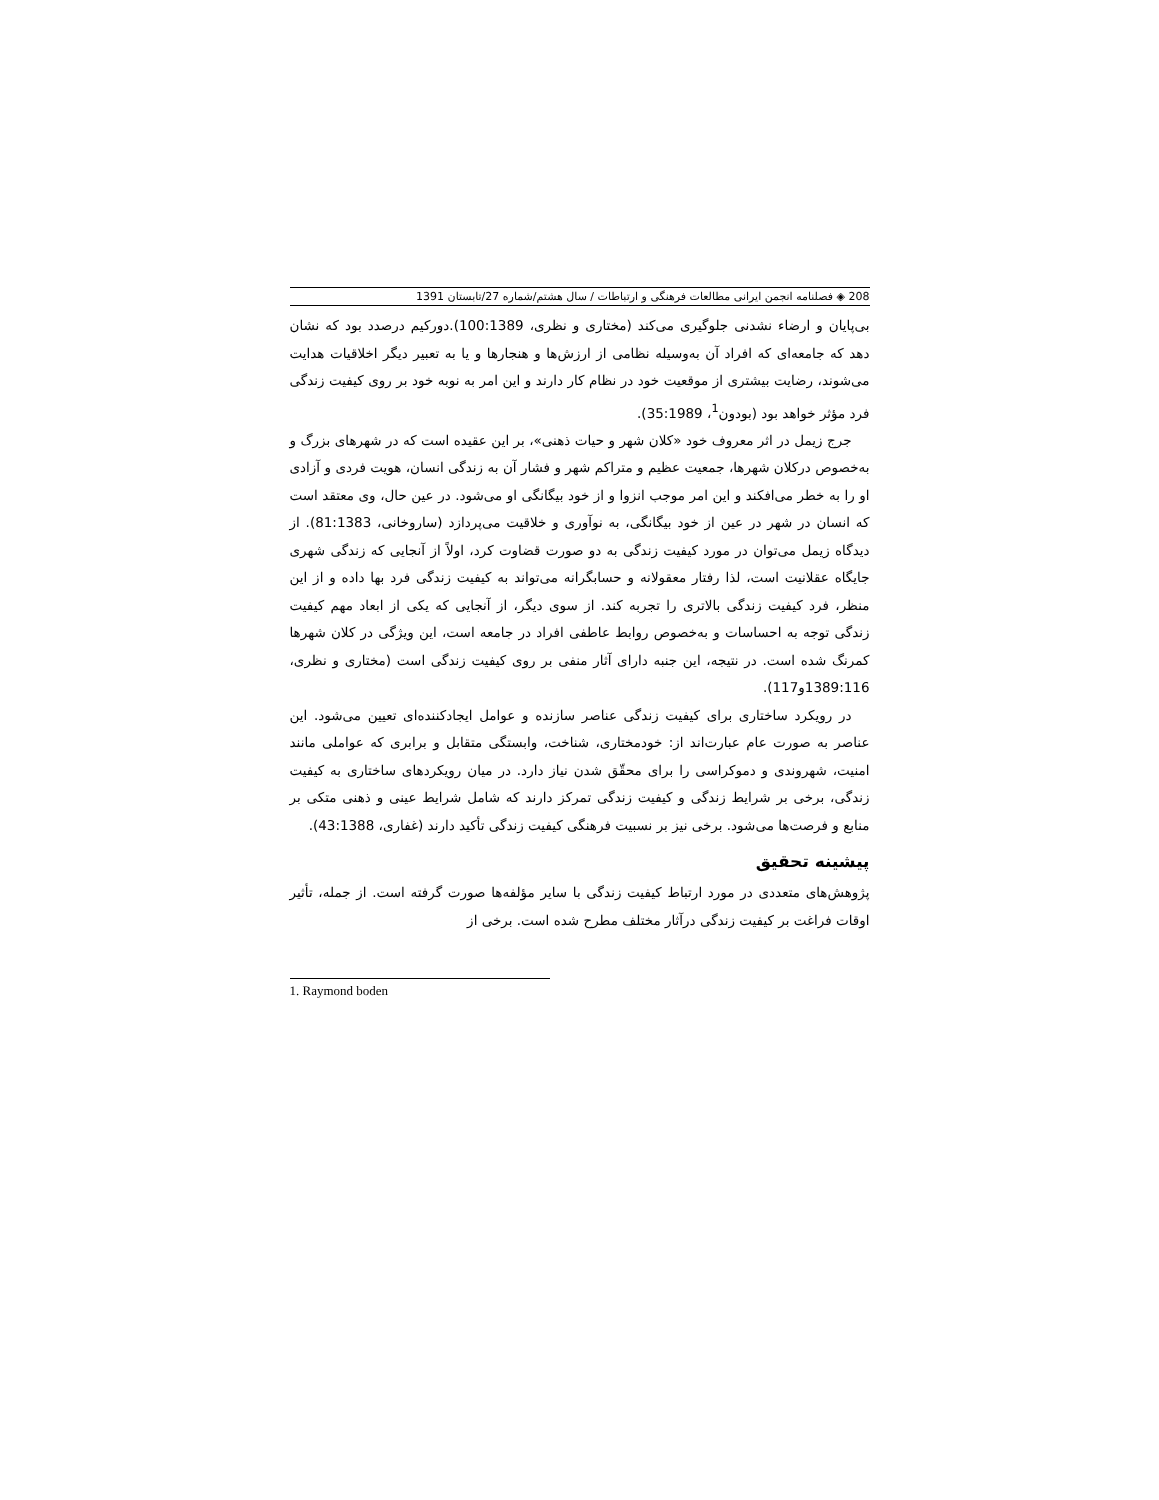208 ◈ فصلنامه انجمن ایرانی مطالعات فرهنگی و ارتباطات / سال هشتم/شماره 27/تابستان 1391
بی‌پایان و ارضاء نشدنی جلوگیری می‌کند (مختاری و نظری، 100:1389).دورکیم درصدد بود که نشان دهد که جامعه‌ای که افراد آن به‌وسیله نظامی از ارزش‌ها و هنجارها و یا به تعبیر دیگر اخلاقیات هدایت می‌شوند، رضایت بیشتری از موقعیت خود در نظام کار دارند و این امر به نوبه خود بر روی کیفیت زندگی فرد مؤثر خواهد بود (بودون<sup>1</sup>، 35:1989).
جرج زیمل در اثر معروف خود «کلان شهر و حیات ذهنی»، بر این عقیده است که در شهرهای بزرگ و به‌خصوص درکلان شهرها، جمعیت عظیم و متراکم شهر و فشار آن به زندگی انسان، هویت فردی و آزادی او را به خطر می‌افکند و این امر موجب انزوا و از خود بیگانگی او می‌شود. در عین حال، وی معتقد است که انسان در شهر در عین از خود بیگانگی، به نوآوری و خلاقیت می‌پردازد (ساروخانی، 81:1383). از دیدگاه زیمل می‌توان در مورد کیفیت زندگی به دو صورت قضاوت کرد، اولاً از آنجایی که زندگی شهری جایگاه عقلانیت است، لذا رفتار معقولانه و حسابگرانه می‌تواند به کیفیت زندگی فرد بها داده و از این منظر، فرد کیفیت زندگی بالاتری را تجربه کند. از سوی دیگر، از آنجایی که یکی از ابعاد مهم کیفیت زندگی توجه به احساسات و به‌خصوص روابط عاطفی افراد در جامعه است، این ویژگی در کلان شهرها کمرنگ شده است. در نتیجه، این جنبه دارای آثار منفی بر روی کیفیت زندگی است (مختاری و نظری، 1389:116و117).
در رویکرد ساختاری برای کیفیت زندگی عناصر سازنده و عوامل ایجادکننده‌ای تعیین می‌شود. این عناصر به صورت عام عبارت‌اند از: خودمختاری، شناخت، وابستگی متقابل و برابری که عواملی مانند امنیت، شهروندی و دموکراسی را برای محقّق شدن نیاز دارد. در میان رویکردهای ساختاری به کیفیت زندگی، برخی بر شرایط زندگی و کیفیت زندگی تمرکز دارند که شامل شرایط عینی و ذهنی متکی بر منابع و فرصت‌ها می‌شود. برخی نیز بر نسبیت فرهنگی کیفیت زندگی تأکید دارند (غفاری، 43:1388).
پیشینه تحقیق
پژوهش‌های متعددی در مورد ارتباط کیفیت زندگی با سایر مؤلفه‌ها صورت گرفته است. از جمله، تأثیر اوقات فراغت بر کیفیت زندگی درآثار مختلف مطرح شده است. برخی از
1. Raymond boden